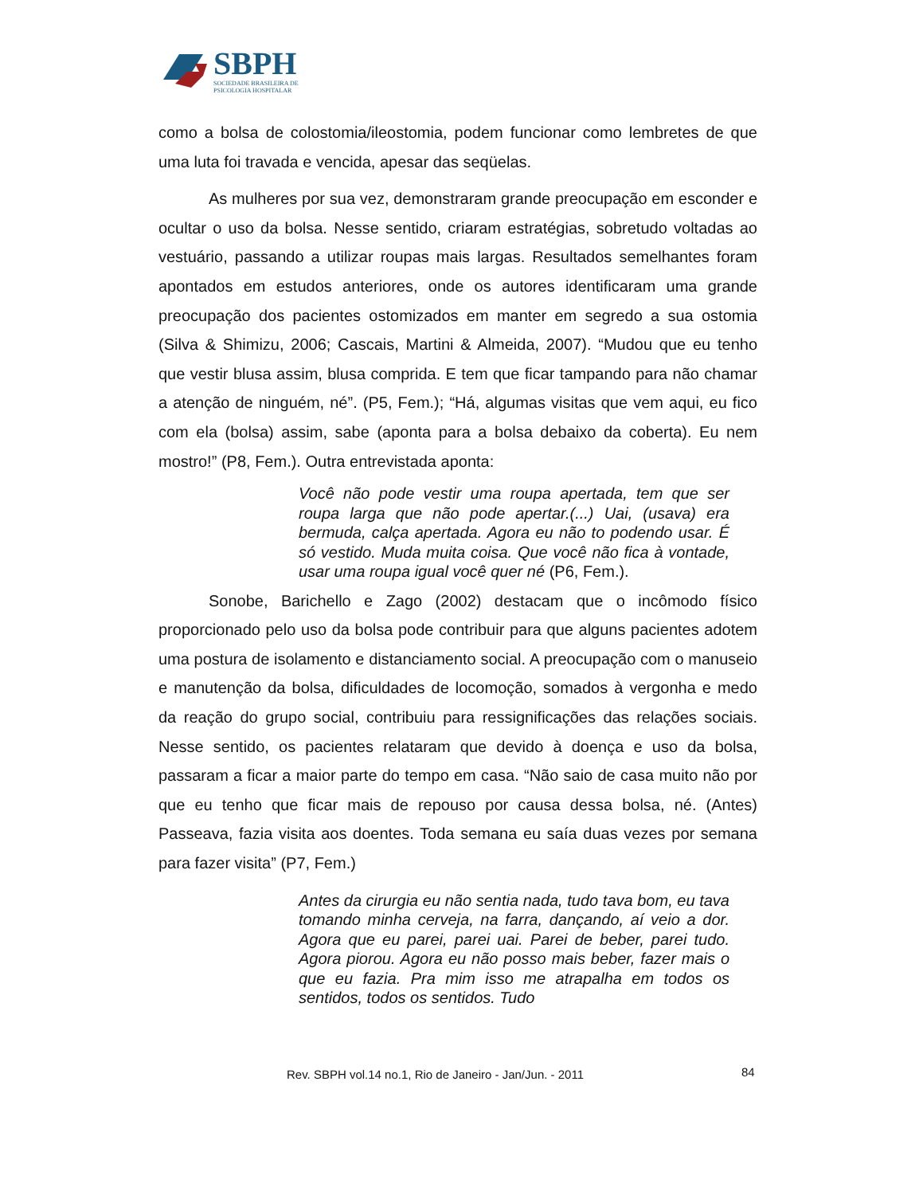SBPH
SOCIEDADE BRASILEIRA DE
PSICOLOGIA HOSPITALAR
como a bolsa de colostomia/ileostomia, podem funcionar como lembretes de que uma luta foi travada e vencida, apesar das seqüelas.
As mulheres por sua vez, demonstraram grande preocupação em esconder e ocultar o uso da bolsa. Nesse sentido, criaram estratégias, sobretudo voltadas ao vestuário, passando a utilizar roupas mais largas. Resultados semelhantes foram apontados em estudos anteriores, onde os autores identificaram uma grande preocupação dos pacientes ostomizados em manter em segredo a sua ostomia (Silva & Shimizu, 2006; Cascais, Martini & Almeida, 2007). “Mudou que eu tenho que vestir blusa assim, blusa comprida. E tem que ficar tampando para não chamar a atenção de ninguém, né”. (P5, Fem.); “Há, algumas visitas que vem aqui, eu fico com ela (bolsa) assim, sabe (aponta para a bolsa debaixo da coberta). Eu nem mostro!” (P8, Fem.). Outra entrevistada aponta:
Você não pode vestir uma roupa apertada, tem que ser roupa larga que não pode apertar.(...) Uai, (usava) era bermuda, calça apertada. Agora eu não to podendo usar. É só vestido. Muda muita coisa. Que você não fica à vontade, usar uma roupa igual você quer né (P6, Fem.).
Sonobe, Barichello e Zago (2002) destacam que o incômodo físico proporcionado pelo uso da bolsa pode contribuir para que alguns pacientes adotem uma postura de isolamento e distanciamento social. A preocupação com o manuseio e manutenção da bolsa, dificuldades de locomoção, somados à vergonha e medo da reação do grupo social, contribuiu para ressignificações das relações sociais. Nesse sentido, os pacientes relataram que devido à doença e uso da bolsa, passaram a ficar a maior parte do tempo em casa. “Não saio de casa muito não por que eu tenho que ficar mais de repouso por causa dessa bolsa, né. (Antes) Passeava, fazia visita aos doentes. Toda semana eu saía duas vezes por semana para fazer visita” (P7, Fem.)
Antes da cirurgia eu não sentia nada, tudo tava bom, eu tava tomando minha cerveja, na farra, dançando, aí veio a dor. Agora que eu parei, parei uai. Parei de beber, parei tudo. Agora piorou. Agora eu não posso mais beber, fazer mais o que eu fazia. Pra mim isso me atrapalha em todos os sentidos, todos os sentidos. Tudo
Rev. SBPH vol.14 no.1, Rio de Janeiro - Jan/Jun. - 2011
84